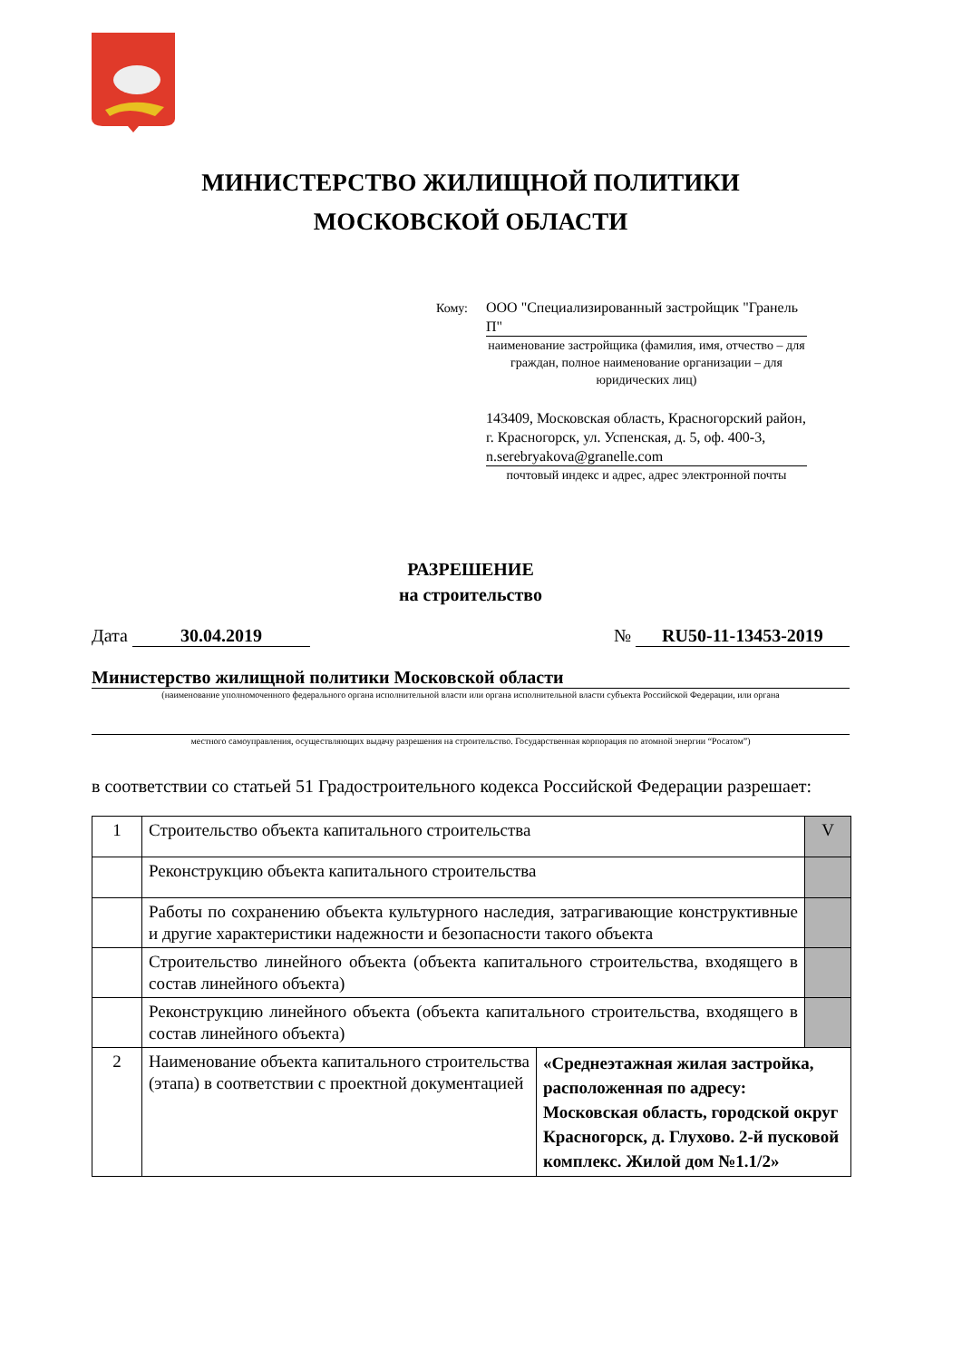МИНИСТЕРСТВО ЖИЛИЩНОЙ ПОЛИТИКИ
МОСКОВСКОЙ ОБЛАСТИ
Кому:
ООО "Специализированный застройщик "Гранель П"
наименование застройщика (фамилия, имя, отчество – для граждан, полное наименование организации – для юридических лиц)
143409, Московская область, Красногорский район, г. Красногорск, ул. Успенская, д. 5, оф. 400-3, n.serebryakova@granelle.com
почтовый индекс и адрес, адрес электронной почты
РАЗРЕШЕНИЕ
на строительство
Дата 30.04.2019 № RU50-11-13453-2019
Министерство жилищной политики Московской области
(наименование уполномоченного федерального органа исполнительной власти или органа исполнительной власти субъекта Российской Федерации, или органа
местного самоуправления, осуществляющих выдачу разрешения на строительство. Государственная корпорация по атомной энергии “Росатом”)
в соответствии со статьей 51 Градостроительного кодекса Российской Федерации разрешает:
| 1 | Строительство объекта капитального строительства | | V |
| | Реконструкцию объекта капитального строительства | | |
| | Работы по сохранению объекта культурного наследия, затрагивающие конструктивные и другие характеристики надежности и безопасности такого объекта | | |
| | Строительство линейного объекта (объекта капитального строительства, входящего в состав линейного объекта) | | |
| | Реконструкцию линейного объекта (объекта капитального строительства, входящего в состав линейного объекта) | | |
| 2 | Наименование объекта капитального строительства (этапа) в соответствии с проектной документацией | «Среднеэтажная жилая застройка, расположенная по адресу: Московская область, городской округ Красногорск, д. Глухово. 2-й пусковой комплекс. Жилой дом №1.1/2» | |